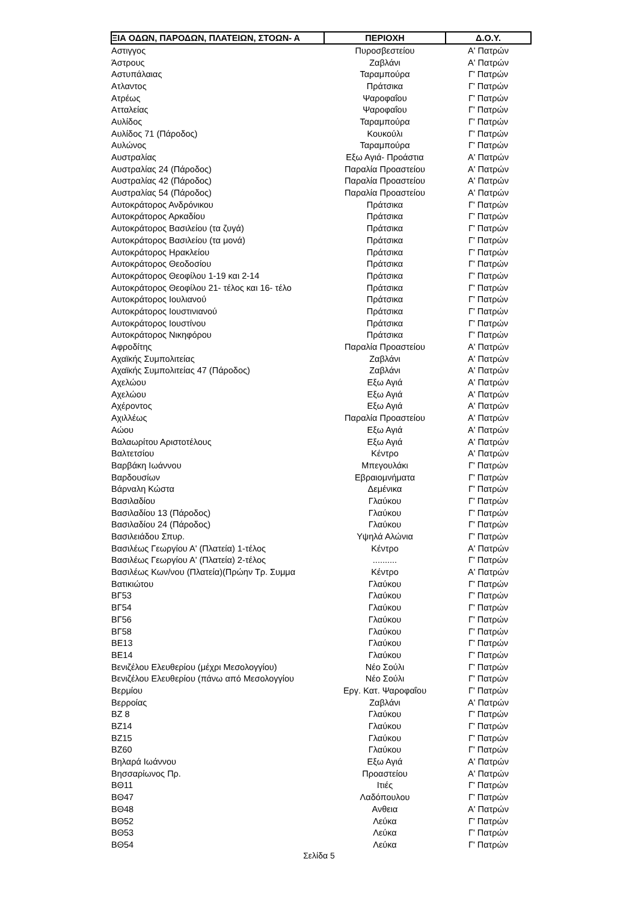| ΞΙΑ ΟΔΩΝ, ΠΑΡΟΔΩΝ, ΠΛΑΤΕΙΩΝ, ΣΤΟΩΝ- Α | ΠΕΡΙΟΧΗ | Δ.Ο.Υ. |
| --- | --- | --- |
| Αστιγγος | Πυροσβεστείου | Α' Πατρών |
| Άστρους | Ζαβλάνι | Α' Πατρών |
| Αστυπάλαιας | Ταραμπούρα | Γ' Πατρών |
| Ατλαντος | Πράτσικα | Γ' Πατρών |
| Ατρέως | Ψαροφαΐου | Γ' Πατρών |
| Ατταλείας | Ψαροφαΐου | Γ' Πατρών |
| Αυλίδος | Ταραμπούρα | Γ' Πατρών |
| Αυλίδος 71 (Πάροδος) | Κουκούλι | Γ' Πατρών |
| Αυλώνος | Ταραμπούρα | Γ' Πατρών |
| Αυστραλίας | Εξω Αγιά- Προάστια | Α' Πατρών |
| Αυστραλίας 24 (Πάροδος) | Παραλία Προαστείου | Α' Πατρών |
| Αυστραλίας 42 (Πάροδος) | Παραλία Προαστείου | Α' Πατρών |
| Αυστραλίας 54 (Πάροδος) | Παραλία Προαστείου | Α' Πατρών |
| Αυτοκράτορος Ανδρόνικου | Πράτσικα | Γ' Πατρών |
| Αυτοκράτορος Αρκαδίου | Πράτσικα | Γ' Πατρών |
| Αυτοκράτορος Βασιλείου (τα ζυγά) | Πράτσικα | Γ' Πατρών |
| Αυτοκράτορος Βασιλείου (τα μονά) | Πράτσικα | Γ' Πατρών |
| Αυτοκράτορος Ηρακλείου | Πράτσικα | Γ' Πατρών |
| Αυτοκράτορος Θεοδοσίου | Πράτσικα | Γ' Πατρών |
| Αυτοκράτορος Θεοφίλου 1-19 και 2-14 | Πράτσικα | Γ' Πατρών |
| Αυτοκράτορος Θεοφίλου 21- τέλος και 16- τέλο | Πράτσικα | Γ' Πατρών |
| Αυτοκράτορος Ιουλιανού | Πράτσικα | Γ' Πατρών |
| Αυτοκράτορος Ιουστινιανού | Πράτσικα | Γ' Πατρών |
| Αυτοκράτορος Ιουστίνου | Πράτσικα | Γ' Πατρών |
| Αυτοκράτορος Νικηφόρου | Πράτσικα | Γ' Πατρών |
| Αφροδίτης | Παραλία Προαστείου | Α' Πατρών |
| Αχαϊκής Συμπολιτείας | Ζαβλάνι | Α' Πατρών |
| Αχαϊκής Συμπολιτείας 47 (Πάροδος) | Ζαβλάνι | Α' Πατρών |
| Αχελώου | Εξω Αγιά | Α' Πατρών |
| Αχελώου | Εξω Αγιά | Α' Πατρών |
| Αχέροντος | Εξω Αγιά | Α' Πατρών |
| Αχιλλέως | Παραλία Προαστείου | Α' Πατρών |
| Αώου | Εξω Αγιά | Α' Πατρών |
| Βαλαωρίτου Αριστοτέλους | Εξω Αγιά | Α' Πατρών |
| Βαλτετσίου | Κέντρο | Α' Πατρών |
| Βαρβάκη Ιωάννου | Μπεγουλάκι | Γ' Πατρών |
| Βαρδουσίων | Εβραιομνήματα | Γ' Πατρών |
| Βάρναλη Κώστα | Δεμένικα | Γ' Πατρών |
| Βασιλαδίου | Γλαύκου | Γ' Πατρών |
| Βασιλαδίου 13 (Πάροδος) | Γλαύκου | Γ' Πατρών |
| Βασιλαδίου 24 (Πάροδος) | Γλαύκου | Γ' Πατρών |
| Βασιλειάδου Σπυρ. | Υψηλά Αλώνια | Γ' Πατρών |
| Βασιλέως Γεωργίου Α' (Πλατεία) 1-τέλος | Κέντρο | Α' Πατρών |
| Βασιλέως Γεωργίου Α' (Πλατεία) 2-τέλος | .......... | Γ' Πατρών |
| Βασιλέως Κων/νου (Πλατεία)(Πρώην Τρ. Συμμα | Κέντρο | Α' Πατρών |
| Βατικιώτου | Γλαύκου | Γ' Πατρών |
| ΒΓ53 | Γλαύκου | Γ' Πατρών |
| ΒΓ54 | Γλαύκου | Γ' Πατρών |
| ΒΓ56 | Γλαύκου | Γ' Πατρών |
| ΒΓ58 | Γλαύκου | Γ' Πατρών |
| ΒΕ13 | Γλαύκου | Γ' Πατρών |
| ΒΕ14 | Γλαύκου | Γ' Πατρών |
| Βενιζέλου Ελευθερίου (μέχρι Μεσολογγίου) | Νέο Σούλι | Γ' Πατρών |
| Βενιζέλου Ελευθερίου (πάνω από Μεσολογγίου | Νέο Σούλι | Γ' Πατρών |
| Βερμίου | Εργ. Κατ. Ψαροφαΐου | Γ' Πατρών |
| Βερροίας | Ζαβλάνι | Α' Πατρών |
| ΒΖ 8 | Γλαύκου | Γ' Πατρών |
| ΒΖ14 | Γλαύκου | Γ' Πατρών |
| ΒΖ15 | Γλαύκου | Γ' Πατρών |
| ΒΖ60 | Γλαύκου | Γ' Πατρών |
| Βηλαρά Ιωάννου | Εξω Αγιά | Α' Πατρών |
| Βησσαρίωνος Πρ. | Προαστείου | Α' Πατρών |
| ΒΘ11 | Ιτιές | Γ' Πατρών |
| ΒΘ47 | Λαδόπουλου | Γ' Πατρών |
| ΒΘ48 | Ανθεια | Α' Πατρών |
| ΒΘ52 | Λεύκα | Γ' Πατρών |
| ΒΘ53 | Λεύκα | Γ' Πατρών |
| ΒΘ54 | Λεύκα | Γ' Πατρών |
Σελίδα 5